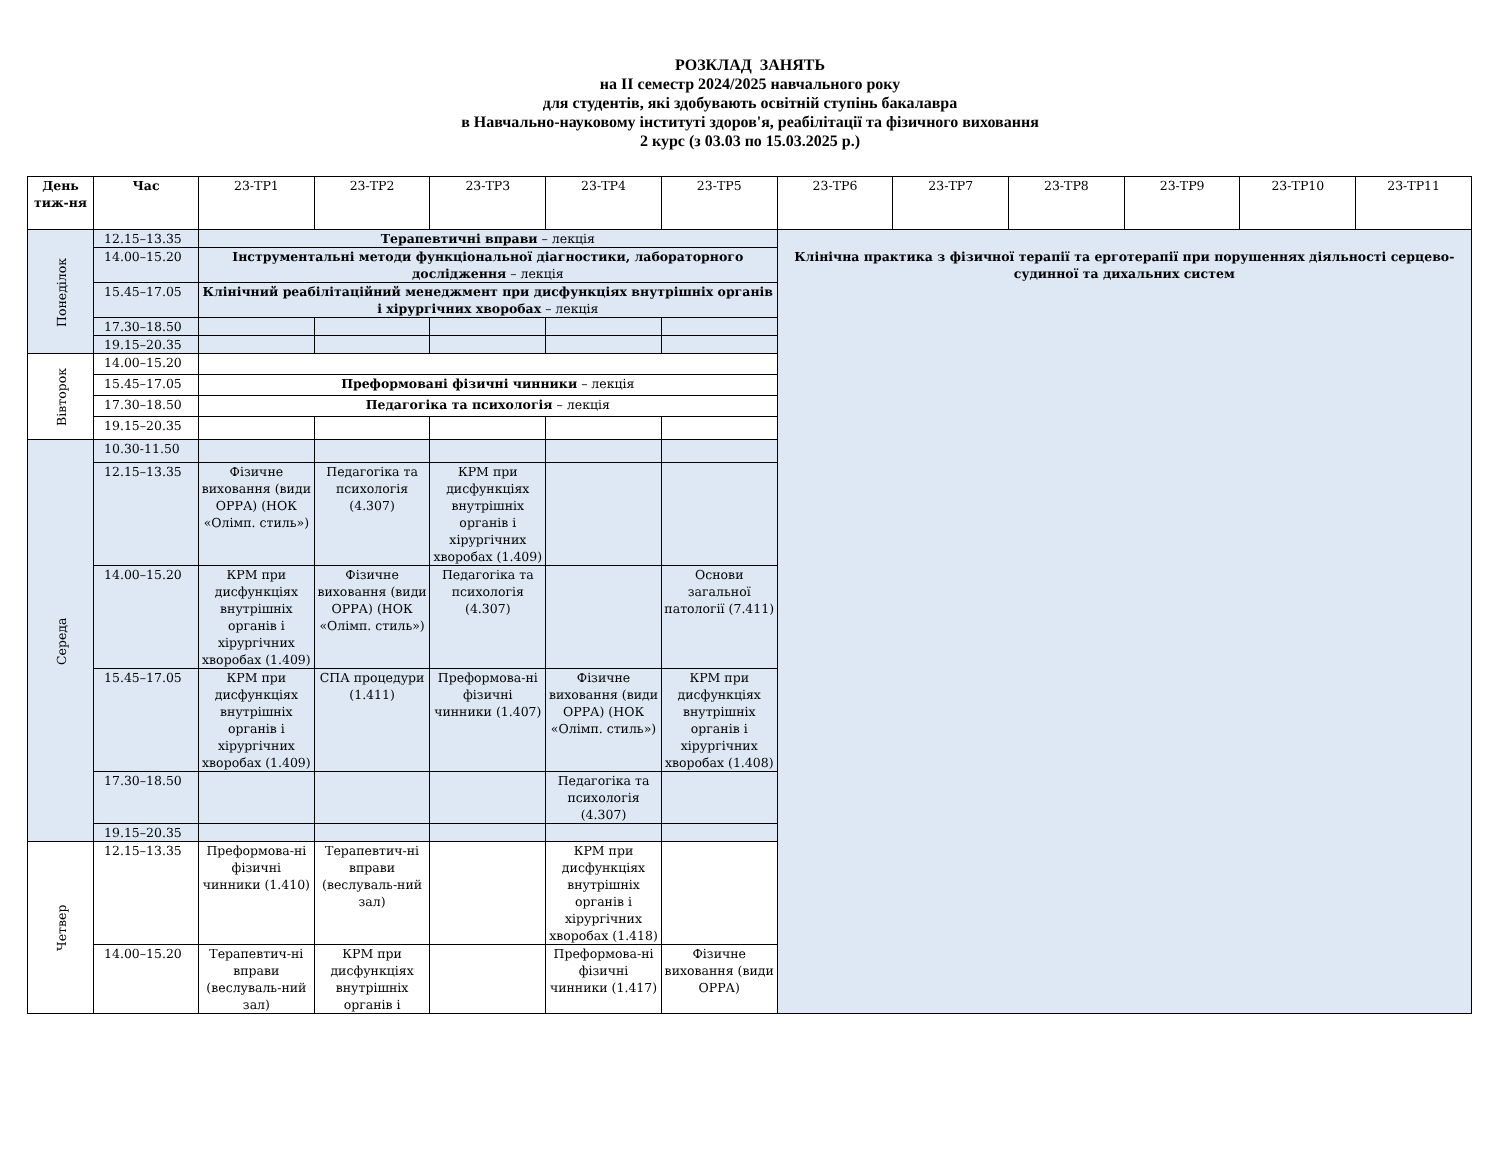РОЗКЛАД ЗАНЯТЬ
на ІІ семестр 2024/2025 навчального року
для студентів, які здобувають освітній ступінь бакалавра
в Навчально-науковому інституті здоров'я, реабілітації та фізичного виховання
2 курс (з 03.03 по 15.03.2025 р.)
| День тиж-ня | Час | 23-ТР1 | 23-ТР2 | 23-ТР3 | 23-ТР4 | 23-ТР5 | 23-ТР6 | 23-ТР7 | 23-ТР8 | 23-ТР9 | 23-ТР10 | 23-ТР11 |
| --- | --- | --- | --- | --- | --- | --- | --- | --- | --- | --- | --- | --- |
| Понеділок | 12.15–13.35 | Терапевтичні вправи – лекція | | | | | Клінічна практика з фізичної терапії та ерготерапії при порушеннях діяльності серцево-судинної та дихальних систем | | | | | |
| | 14.00–15.20 | Інструментальні методи функціональної діагностики, лабораторного дослідження – лекція | | | | | | | | | | |
| | 15.45–17.05 | Клінічний реабілітаційний менеджмент при дисфункціях внутрішніх органів і хірургічних хворобах – лекція | | | | | | | | | | |
| | 17.30–18.50 | | | | | | | | | | | |
| | 19.15–20.35 | | | | | | | | | | | |
| Вівторок | 14.00–15.20 | | | | | | | | | | | |
| | 15.45–17.05 | Преформовані фізичні чинники – лекція | | | | | | | | | | |
| | 17.30–18.50 | Педагогіка та психологія – лекція | | | | | | | | | | |
| | 19.15–20.35 | | | | | | | | | | | |
| Середа | 10.30-11.50 | | | | | | | | | | | |
| | 12.15–13.35 | Фізичне виховання (види ОРРА) (НОК «Олімп. стиль») | Педагогіка та психологія (4.307) | КРМ при дисфункціях внутрішніх органів і хірургічних хворобах (1.409) | | | | | | | | |
| | 14.00–15.20 | КРМ при дисфункціях внутрішніх органів і хірургічних хворобах (1.409) | Фізичне виховання (види ОРРА) (НОК «Олімп. стиль») | Педагогіка та психологія (4.307) | | Основи загальної патології (7.411) | | | | | | |
| | 15.45–17.05 | КРМ при дисфункціях внутрішніх органів і хірургічних хворобах (1.409) | СПА процедури (1.411) | Преформова-ні фізичні чинники (1.407) | Фізичне виховання (види ОРРА) (НОК «Олімп. стиль») | КРМ при дисфункціях внутрішніх органів і хірургічних хворобах (1.408) | | | | | | |
| | 17.30–18.50 | | | | Педагогіка та психологія (4.307) | | | | | | | |
| | 19.15–20.35 | | | | | | | | | | | |
| Четвер | 12.15–13.35 | Преформова-ні фізичні чинники (1.410) | Терапевтич-ні вправи (веслуваль-ний зал) | | КРМ при дисфункціях внутрішніх органів і хірургічних хворобах (1.418) | | | | | | | |
| | 14.00–15.20 | Терапевтич-ні вправи (веслуваль-ний зал) | КРМ при дисфункціях внутрішніх органів і | | Преформова-ні фізичні чинники (1.417) | Фізичне виховання (види ОРРА) | | | | | | |